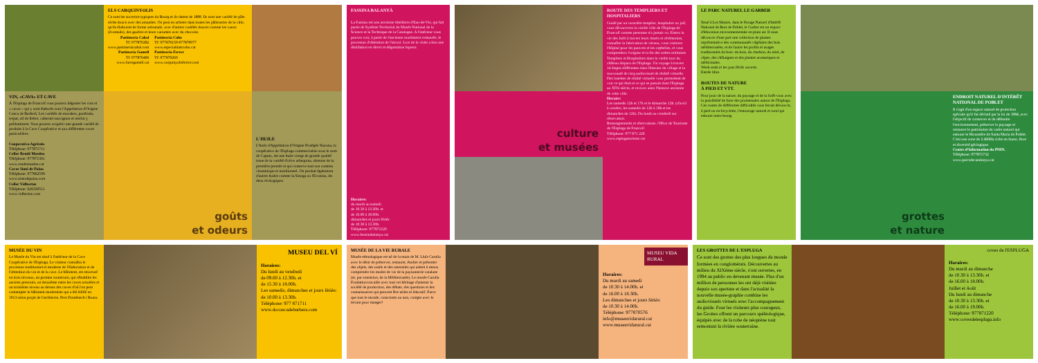VIN, «CAVA» ET CAVE
À l'Espluga de Francolí vous pourrez déguster les vins et « cavas » qui y sont élaborés sous l'Appellation d'Origine Conca de Barberà. Les variétés de macabeu, parellada, trepat, ull de llebre, cabernet sauvignon et merlot y prédominent. Vous pourrez acquérir une grande variété de produits à la Cave Coopérative et aux différentes caves particulières.
Cooperativa Agrícola
Téléphone: 977871711
Celler Rendé Masdeu
Téléphone: 977871361
www.rendemasdeu.cat
Caves Simó de Palau
Téléphone: 977862599
www.simodepalau.com
Celler Vidbertus
Téléphone: 626330511
www.vidbertus.com
ELS CARQUINYOLIS
Ce sont les sucreries typiques du Bourg et ils datent de 1888. Ils sont une variété de pâte sèche douce avec des amandes. On peut en acheter dans toutes les pâtisseries de la ville, qu'ils élaborent de forme artisanale, avec d'autres variétés douces comme les vanos (éventails), des gaufres et leurs variantes avec du chocolat.
Pastisseria Cabal
Tf: 977870282
www.pastisseriacabal.com
Pastisseria Gamell
Tf: 977870406
www.farregamell.cat
Pastisseria Cobo
Tf: 977870159-977870977
www.especialitatscobo.cat
Pastisseria Ferrer
Tf: 977870269
www.carquinyolisferrer.com
goûts
et odeurs
L'HUILE
L'huile d'Appellation d'Origine Protégée Siurana, la coopérative de l'Espluga commercialise sous le nom de Caputx, est une huile vierge de grande qualité issue de la variété d'olive arbequina, obtenue de la première pressée et qui conserve tout son contenu vitaminique et nutritionnel. On produit également d'autres huiles comme la Sinoga ou l'Econina, les deux écologiques.
FASSINA BALANYÀ
La Fassina est une ancienne distillerie d'Eau-de-Vie, qui fait partie de Système Territorial du Musée National de la Science et la Technique de la Catalogne. A l'intérieur vous pouvez voir, à partir de l'ancienne machinerie restaurée, le processus d'obtention de l'alcool. Lors de la visite a lieu une distillation en direct et dégustation liqueur.
Horaires:
du mardi au samedi
de 10.30 à 13.30h. et
de 16.00 à 18.00h.
dimanches et jours fériés
de 10.30 à 13.30h.
Téléphone: 977871220
www.fassinabalanya.cat
culture
et musées
ROUTE DES TEMPLIERS ET HOSPITALIERS
Guidé par un caractère templier, hospitalier ou juif, vous découvrirez la vieille ville de l'Espluga de Francolí comme personne n'a jamais vu. Entrez la vie des Juifs à travers leurs rituels et cérémonies, connaître la fabrication de vitraux, vous visiterez l'hôpital pour les pauvres et les orphelins, et vous comprendrez l'origine et la fin des ordres militaires Templiers et Hospitaliers dans la vieille tour du château disparu de l'Espluga. Un voyage à travers 14 étapes différentes dans l'histoire du village et la nouveauté de cinq audiovisuel de réalité virtuelle.
Des lunettes de réalité virtuelle vous permettent de voir ce qui était et ce qui se passait dans l'Espluga au XIVe siècle, et revivez ainsi l'histoire ancienne de cette ville.
Horaire:
Les samedis 12h et 17h et le dimanche 12h. (d'avril à octobre, les samedis de 12h à 18h et les dimanches de 12h). Du lundi au vendredi sur réservation.
Renseignements et réservations. Office de Tourisme de l'Espluga de Francolí
Téléphone: 977 871 220
www.esplugaturisme.cat
LE PARC NATUREL LE GARBER
Situé à Les Masies, dans le Parage Naturel d'Intérêt National de Bois de Poblet, le Garber est un espace d'éducation environnementale en plain air. Il nous découvre d'une part une collection de plantes représentative des communautés végétales des bois méditerranées, et de l'autre les profits et usages traditionnels du bois: du bois, du charbon, du miel, de cèpes, des châtaignes et des plantes aromatiques et médicinales.
Week-ends et les jous fériés ouverts.
Entrée libre.
ROUTES DE NATURE
À PIED ET VTT.
Pour jouir de la nature, du paysage et de la forêt vous avez la possibilité de faire des promenades autour de l'Espluga. Ces routes de différentes difficultés vous feront découvrir, à pied ou en bicyclette, l'entourage naturel et rural qui entoure notre bourg.
grottes
et nature
ENDROIT NATUREL D'INTÉRÊT NATIONAL DE POBLET
Il s'agit d'un espace naturel de protection spéciale qu'il fut déclaré par la loi de 1984, avec l'objectif de conserver et de défendre l'environnement, préserver le paysage et restaurer le patrimoine du cadre naturel qui entoure le Monastère de Santa Maria de Poblet. C'est une zone de 2.460Ha riche en faune, flore et diversité géologique.
Centre d'Information du PNIN.
Téléphone: 977871732
www.parcsdecatalunya.cat
MUSÉE DU VIN
Le Musée du Vin est situé à l'intérieur de la Cave Coopérative de l'Espluga. Le visiteur connaîtra le processus traditionnel et moderne de l'élaboration et de l'obtention du vin et de la cave. Le bâtiment, est structuré en trois niveaux, un premier souterrain, qui réhabilite les anciens pressoirs, un deuxième entre les cuves actuelles et un troisième niveau au dessus des cuves d'où l'on peut contempler le bâtiment moderniste qui a été édifié en 1913 selon projet de l'architecte, Pere Domènech i Roura.
MUSEU DEL VÍ
Horaires:
Du lundi au vendredi
de 09.00 à 12.30h. et
de 15.30 à 18.00h.
Les samedis, dimanches et jours fériés:
de 10.00 à 13.30h.
Téléphone: 977 871711
www.doconcadebarbera.com
MUSÉE DE LA VIE RURALE
Musée ethnologique est né de la main de M. Lluís Carulla avec le désir de préserver, restaurer, étudier et présenter des objets, des outils et des ustensiles qui aident à mieux comprendre les modes de vie de la paysannerie catalane (et, par extension, de la Méditerranée). Le musée Carulla Fondation travaille avec tout cet héritage d'amener la société de production, des débats, des questions et des connaissances qui peuvent être utiles et éducatif. Parce que tout le monde, conscients ou non, compte avec le terrain pour manger!
MUSEU VIDA RURAL
Horaires:
Du mardi au samedi
de 10.30 à 14.00h. et
de 16.00 à 18.30h.
Les dimanches et jours fériés:
de 10.30 à 14.00h.
Téléphone: 977870576
info@museuvidarural.cat
www.museuvidarural.cat
LES GROTTES DE L'ESPLUGA
Ce sont des grottes des plus longues du monde formées en conglomérats. Découvertes au milieu du XIXème siècle, s'ont ouvertes, en 1994 au public en devenant musée. Plus d'un million de personnes les ont déjà visitées depuis son aperture et dans l'actualité la nouvelle musée-graphie combine les audiovisuels virtuels avec l'accompagnement du guide. Pour les visiteurs plus courageux, les Grottes offrent un parcours spéléologique, équipés avec de la robe de néoprène tout remontant la rivière souterraine.
coves de l'ESPLUGA
Horaires:
Du mardi au dimanche
de 10.30 à 13.30h. et
de 16.00 à 18.00h.
Juillet et Août
Du lundi au dimanche
de 10.30 à 13.30h. et
de 16.00 à 19.00h.
Téléphone: 977871220
www.covesdelespluga.info